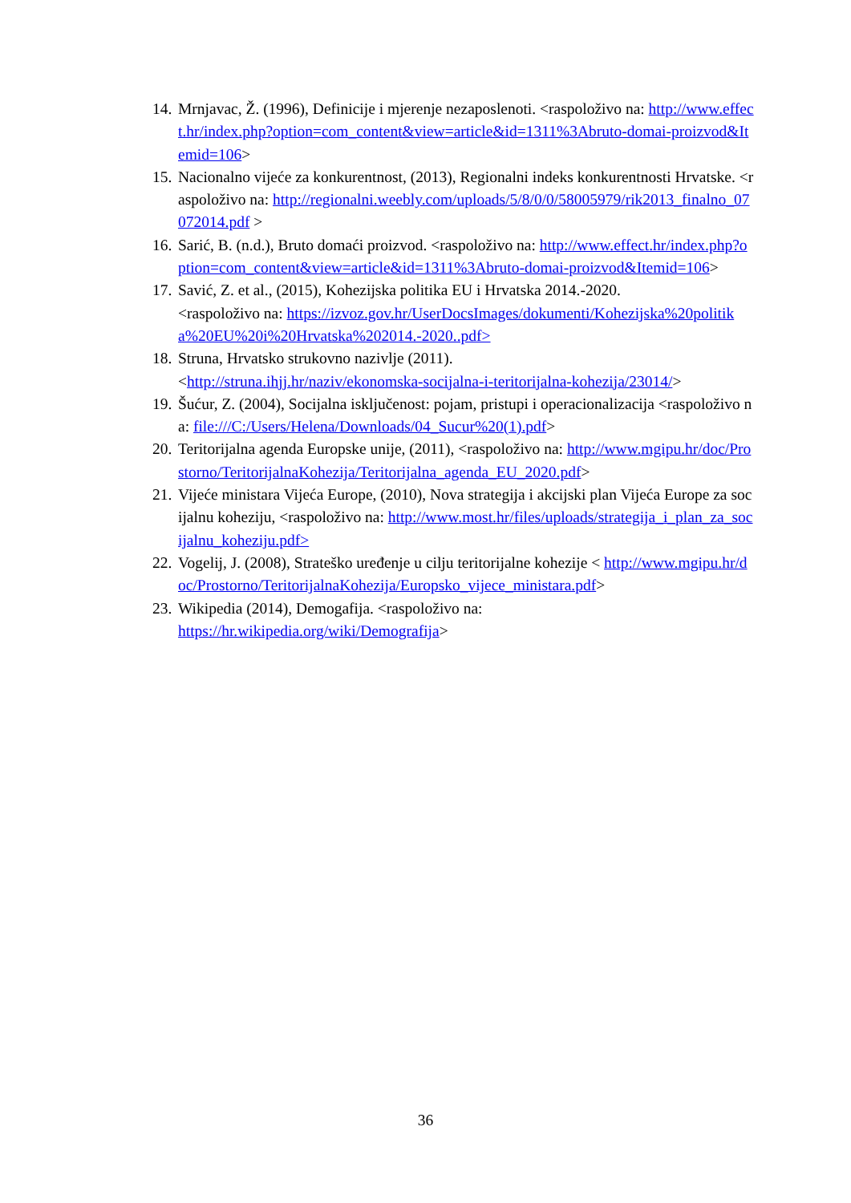14. Mrnjavac, Ž. (1996), Definicije i mjerenje nezaposlenoti. <raspoloživo na: http://www.effect.hr/index.php?option=com_content&view=article&id=1311%3Abruto-domai-proizvod&Itemid=106>
15. Nacionalno vijeće za konkurentnost, (2013), Regionalni indeks konkurentnosti Hrvatske. <raspoloživo na: http://regionalni.weebly.com/uploads/5/8/0/0/58005979/rik2013_finalno_07072014.pdf >
16. Sarić, B. (n.d.), Bruto domaći proizvod. <raspoloživo na: http://www.effect.hr/index.php?option=com_content&view=article&id=1311%3Abruto-domai-proizvod&Itemid=106>
17. Savić, Z. et al., (2015), Kohezijska politika EU i Hrvatska 2014.-2020.
<raspoloživo na: https://izvoz.gov.hr/UserDocsImages/dokumenti/Kohezijska%20politika%20EU%20i%20Hrvatska%202014.-2020..pdf>
18. Struna, Hrvatsko strukovno nazivlje (2011).
<http://struna.ihjj.hr/naziv/ekonomska-socijalna-i-teritorijalna-kohezija/23014/>
19. Šućur, Z. (2004), Socijalna isključenost: pojam, pristupi i operacionalizacija <raspoloživo na: file:///C:/Users/Helena/Downloads/04_Sucur%20(1).pdf>
20. Teritorijalna agenda Europske unije, (2011), <raspoloživo na: http://www.mgipu.hr/doc/Prostorno/TeritorijalnaKohezija/Teritorijalna_agenda_EU_2020.pdf>
21. Vijeće ministara Vijeća Europe, (2010), Nova strategija i akcijski plan Vijeća Europe za socijalnu koheziju, <raspoloživo na: http://www.most.hr/files/uploads/strategija_i_plan_za_socijalnu_koheziju.pdf>
22. Vogelij, J. (2008), Strateško uređenje u cilju teritorijalne kohezije < http://www.mgipu.hr/doc/Prostorno/TeritorijalnaKohezija/Europsko_vijece_ministara.pdf>
23. Wikipedia (2014), Demogafija. <raspoloživo na:
https://hr.wikipedia.org/wiki/Demografija>
36